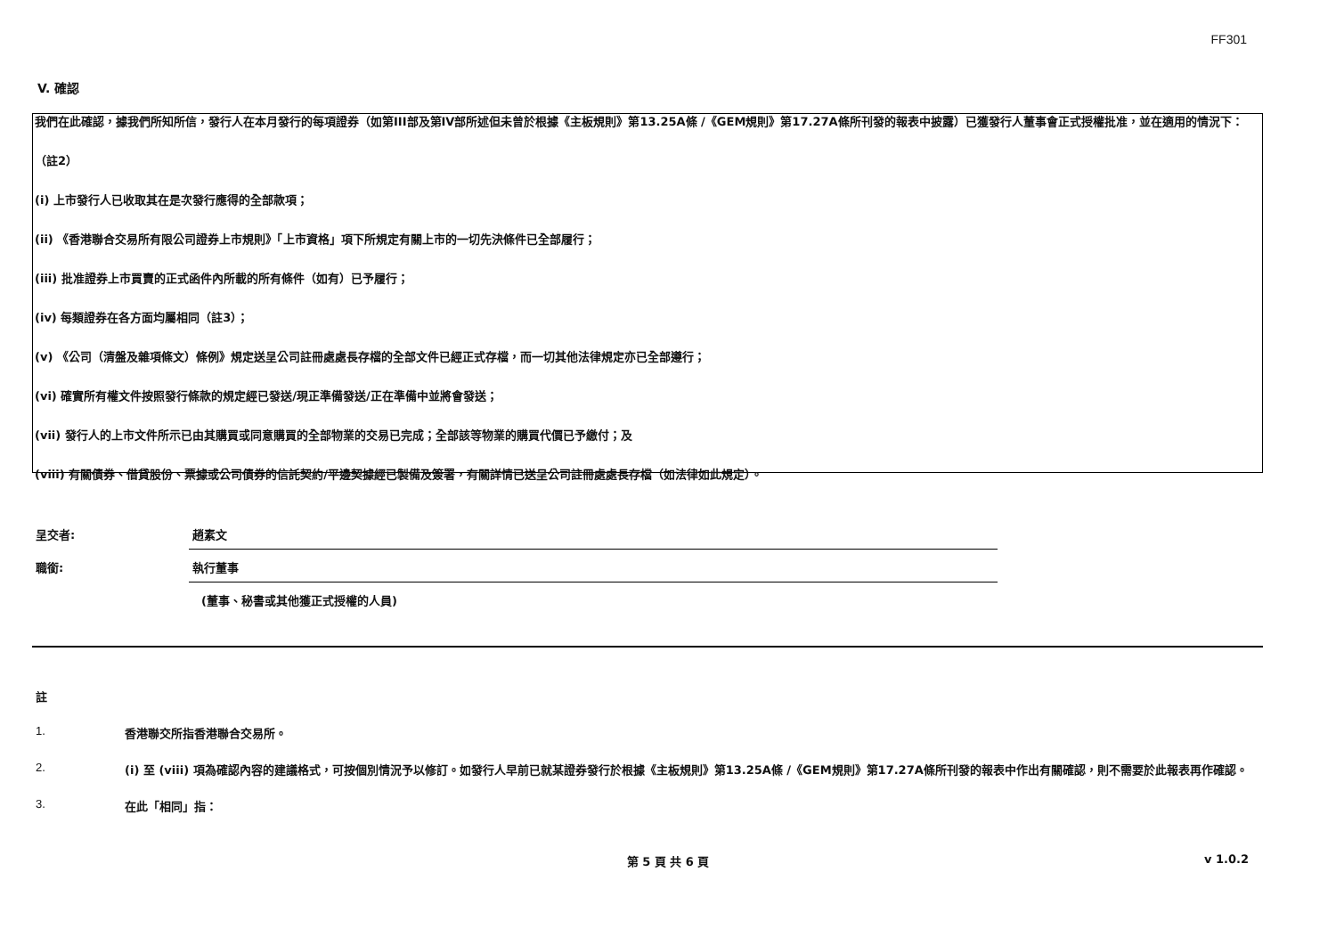FF301
V. 確認
我們在此確認，據我們所知所信，發行人在本月發行的每項證券（如第III部及第IV部所述但未曾於根據《主板規則》第13.25A條 /《GEM規則》第17.27A條所刊發的報表中披露）已獲發行人董事會正式授權批准，並在適用的情況下：
（註2）
(i) 上市發行人已收取其在是次發行應得的全部款項；
(ii) 《香港聯合交易所有限公司證券上市規則》「上市資格」項下所規定有關上市的一切先決條件已全部履行；
(iii) 批准證券上市買賣的正式函件內所載的所有條件（如有）已予履行；
(iv) 每類證券在各方面均屬相同（註3）；
(v) 《公司（清盤及雜項條文）條例》規定送呈公司註冊處處長存檔的全部文件已經正式存檔，而一切其他法律規定亦已全部遵行；
(vi) 確實所有權文件按照發行條款的規定經已發送/現正準備發送/正在準備中並將會發送；
(vii) 發行人的上市文件所示已由其購買或同意購買的全部物業的交易已完成；全部該等物業的購買代價已予繳付；及
(viii) 有關債券、借貸股份、票據或公司債券的信託契約/平邊契據經已製備及簽署，有關詳情已送呈公司註冊處處長存檔（如法律如此規定）。
呈交者:
趙素文
職銜:
執行董事
(董事、秘書或其他獲正式授權的人員)
註
1. 香港聯交所指香港聯合交易所。
2. (i) 至 (viii) 項為確認內容的建議格式，可按個別情況予以修訂。如發行人早前已就某證券發行於根據《主板規則》第13.25A條 /《GEM規則》第17.27A條所刊發的報表中作出有關確認，則不需要於此報表再作確認。
3. 在此「相同」指：
第 5 頁 共 6 頁 v 1.0.2